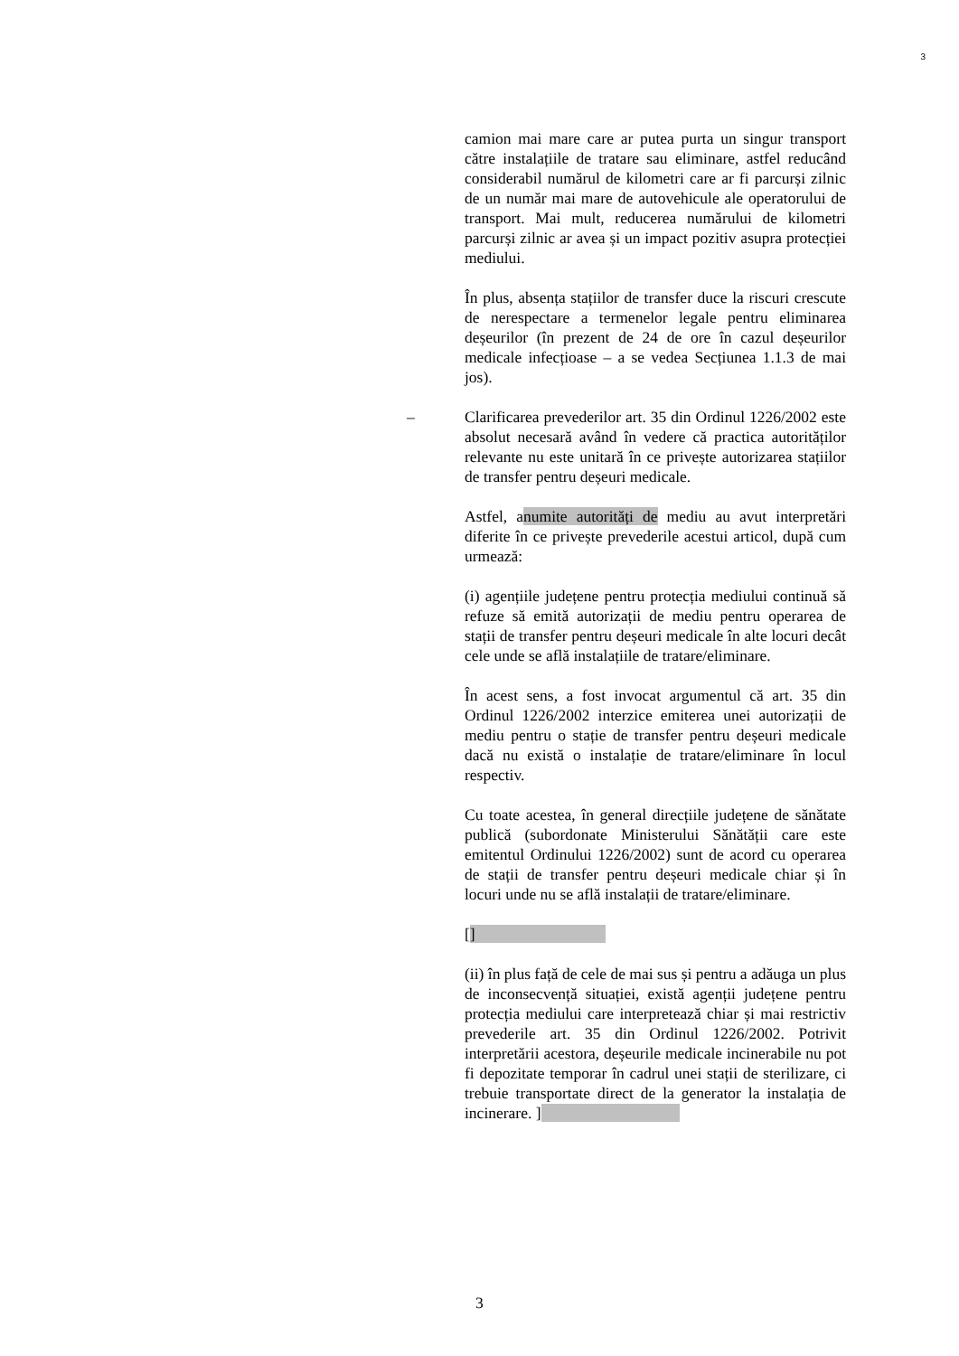3
camion mai mare care ar putea purta un singur transport către instalațiile de tratare sau eliminare, astfel reducând considerabil numărul de kilometri care ar fi parcurși zilnic de un număr mai mare de autovehicule ale operatorului de transport. Mai mult, reducerea numărului de kilometri parcurși zilnic ar avea și un impact pozitiv asupra protecției mediului.
În plus, absența stațiilor de transfer duce la riscuri crescute de nerespectare a termenelor legale pentru eliminarea deșeurilor (în prezent de 24 de ore în cazul deșeurilor medicale infecțioase – a se vedea Secțiunea 1.1.3 de mai jos).
– Clarificarea prevederilor art. 35 din Ordinul 1226/2002 este absolut necesară având în vedere că practica autorităților relevante nu este unitară în ce privește autorizarea stațiilor de transfer pentru deșeuri medicale.
Astfel, anumite autorități de mediu au avut interpretări diferite în ce privește prevederile acestui articol, după cum urmează:
(i) agențiile județene pentru protecția mediului continuă să refuze să emită autorizații de mediu pentru operarea de stații de transfer pentru deșeuri medicale în alte locuri decât cele unde se află instalațiile de tratare/eliminare.
În acest sens, a fost invocat argumentul că art. 35 din Ordinul 1226/2002 interzice emiterea unei autorizații de mediu pentru o stație de transfer pentru deșeuri medicale dacă nu există o instalație de tratare/eliminare în locul respectiv.
Cu toate acestea, în general direcțiile județene de sănătate publică (subordonate Ministerului Sănătății care este emitentul Ordinului 1226/2002) sunt de acord cu operarea de stații de transfer pentru deșeuri medicale chiar și în locuri unde nu se află instalații de tratare/eliminare.
[]
(ii) în plus față de cele de mai sus și pentru a adăuga un plus de inconsecvență situației, există agenții județene pentru protecția mediului care interpretează chiar și mai restrictiv prevederile art. 35 din Ordinul 1226/2002. Potrivit interpretării acestora, deșeurile medicale incinerabile nu pot fi depozitate temporar în cadrul unei stații de sterilizare, ci trebuie transportate direct de la generator la instalația de incinerare. ]
3